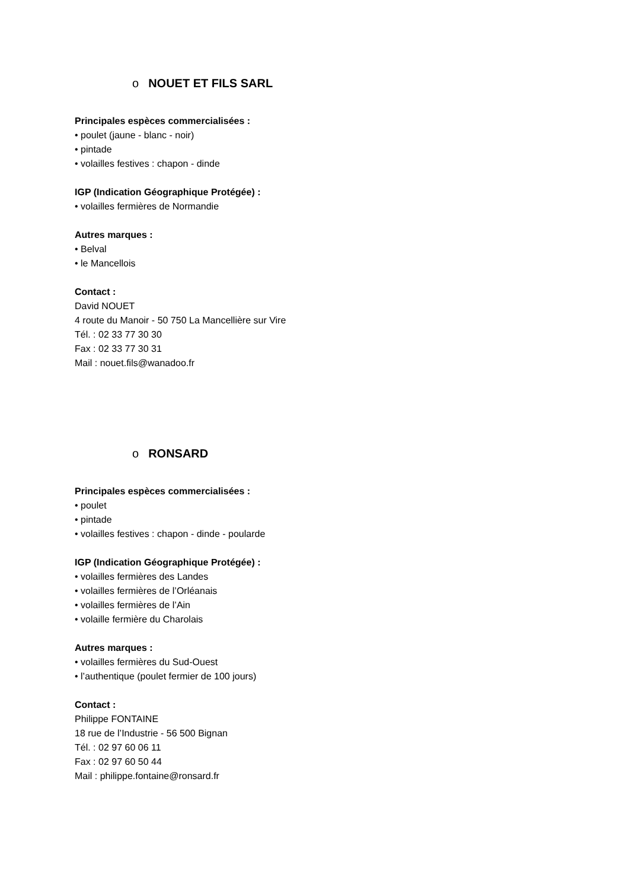o NOUET ET FILS SARL
Principales espèces commercialisées :
• poulet (jaune - blanc - noir)
• pintade
• volailles festives : chapon - dinde
IGP (Indication Géographique Protégée) :
• volailles fermières de Normandie
Autres marques :
• Belval
• le Mancellois
Contact :
David NOUET
4 route du Manoir - 50 750 La Mancellière sur Vire
Tél. : 02 33 77 30 30
Fax : 02 33 77 30 31
Mail : nouet.fils@wanadoo.fr
o RONSARD
Principales espèces commercialisées :
• poulet
• pintade
• volailles festives : chapon - dinde - poularde
IGP (Indication Géographique Protégée) :
• volailles fermières des Landes
• volailles fermières de l’Orléanais
• volailles fermières de l’Ain
• volaille fermière du Charolais
Autres marques :
• volailles fermières du Sud-Ouest
• l’authentique (poulet fermier de 100 jours)
Contact :
Philippe FONTAINE
18 rue de l’Industrie - 56 500 Bignan
Tél. : 02 97 60 06 11
Fax : 02 97 60 50 44
Mail : philippe.fontaine@ronsard.fr